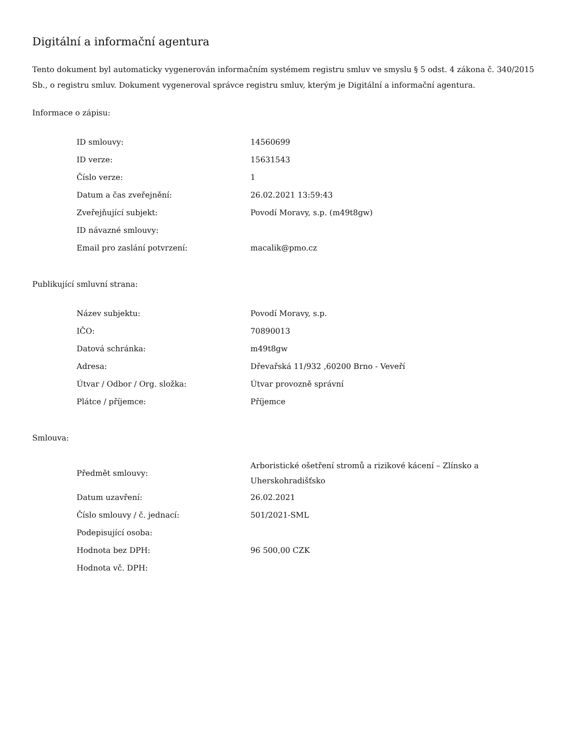Digitální a informační agentura
Tento dokument byl automaticky vygenerován informačním systémem registru smluv ve smyslu § 5 odst. 4 zákona č. 340/2015 Sb., o registru smluv. Dokument vygeneroval správce registru smluv, kterým je Digitální a informační agentura.
Informace o zápisu:
| ID smlouvy: | 14560699 |
| ID verze: | 15631543 |
| Číslo verze: | 1 |
| Datum a čas zveřejnění: | 26.02.2021 13:59:43 |
| Zveřejňující subjekt: | Povodí Moravy, s.p. (m49t8gw) |
| ID návazné smlouvy: | |
| Email pro zaslání potvrzení: | macalik@pmo.cz |
Publikující smluvní strana:
| Název subjektu: | Povodí Moravy, s.p. |
| IČO: | 70890013 |
| Datová schránka: | m49t8gw |
| Adresa: | Dřevařská 11/932 ,60200 Brno - Veveří |
| Útvar / Odbor / Org. složka: | Útvar provozně správní |
| Plátce / příjemce: | Příjemce |
Smlouva:
| Předmět smlouvy: | Arboristické ošetření stromů a rizikové kácení – Zlínsko a Uherskohradišťsko |
| Datum uzavření: | 26.02.2021 |
| Číslo smlouvy / č. jednací: | 501/2021-SML |
| Podepisující osoba: | |
| Hodnota bez DPH: | 96 500,00 CZK |
| Hodnota vč. DPH: | |